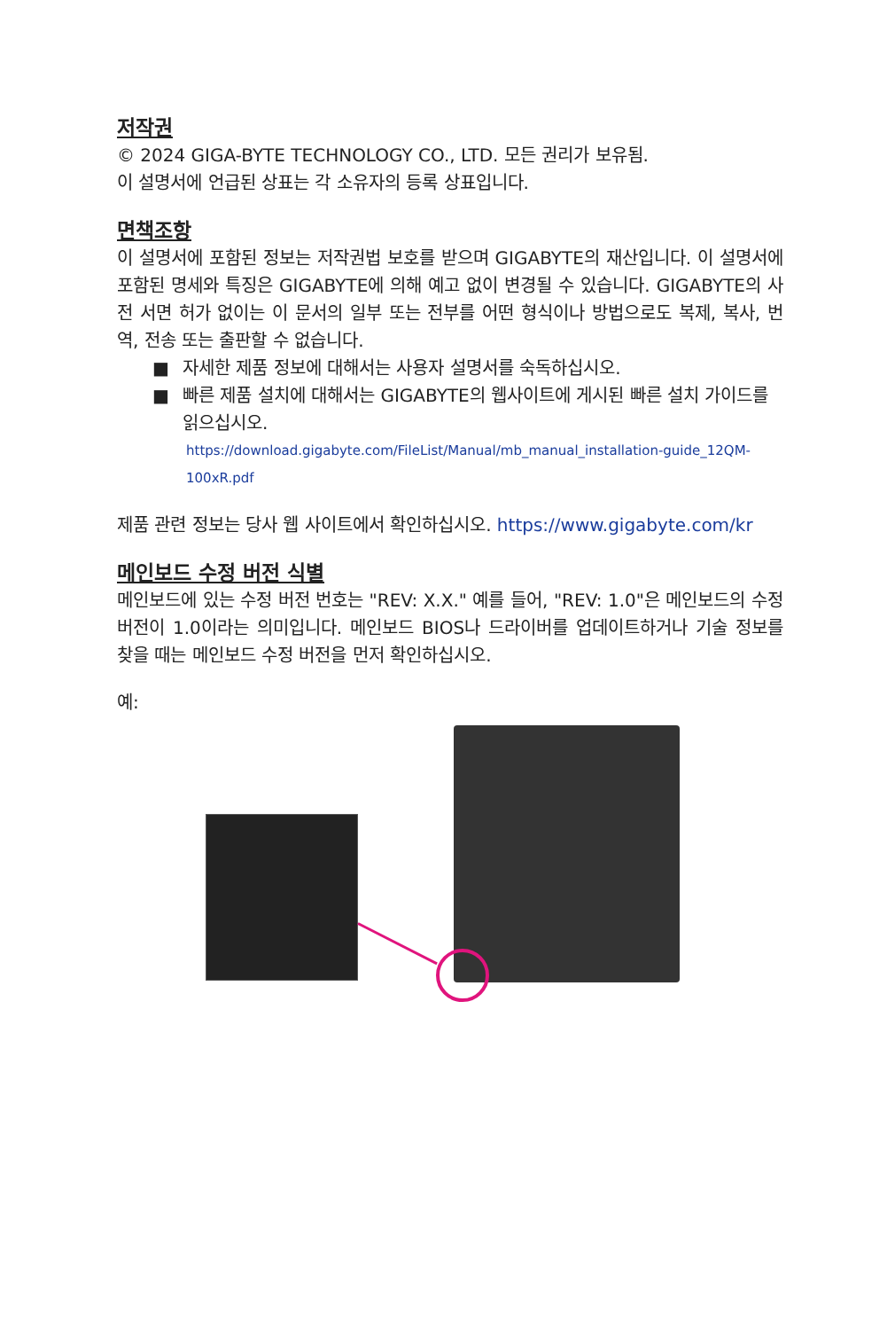저작권
© 2024 GIGA-BYTE TECHNOLOGY CO., LTD. 모든 권리가 보유됨.
이 설명서에 언급된 상표는 각 소유자의 등록 상표입니다.
면책조항
이 설명서에 포함된 정보는 저작권법 보호를 받으며 GIGABYTE의 재산입니다. 이 설명서에 포함된 명세와 특징은 GIGABYTE에 의해 예고 없이 변경될 수 있습니다. GIGABYTE의 사전 서면 허가 없이는 이 문서의 일부 또는 전부를 어떤 형식이나 방법으로도 복제, 복사, 번역, 전송 또는 출판할 수 없습니다.
■ 자세한 제품 정보에 대해서는 사용자 설명서를 숙독하십시오.
■ 빠른 제품 설치에 대해서는 GIGABYTE의 웹사이트에 게시된 빠른 설치 가이드를 읽으십시오.
https://download.gigabyte.com/FileList/Manual/mb_manual_installation-guide_12QM-100xR.pdf
제품 관련 정보는 당사 웹 사이트에서 확인하십시오. https://www.gigabyte.com/kr
메인보드 수정 버전 식별
메인보드에 있는 수정 버전 번호는 "REV: X.X." 예를 들어, "REV: 1.0"은 메인보드의 수정 버전이 1.0이라는 의미입니다. 메인보드 BIOS나 드라이버를 업데이트하거나 기술 정보를 찾을 때는 메인보드 수정 버전을 먼저 확인하십시오.
예: